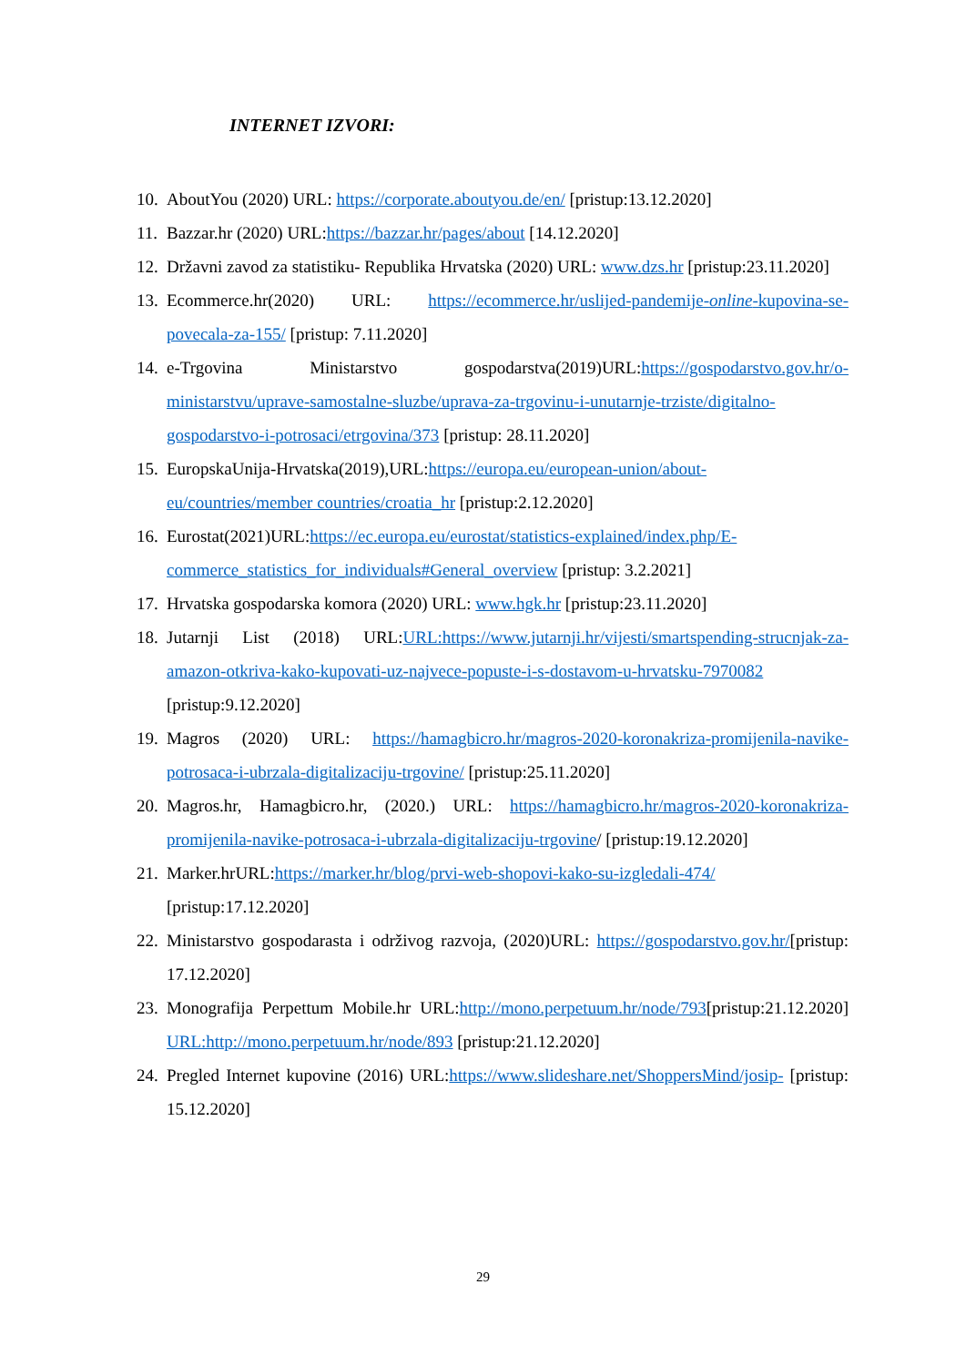INTERNET IZVORI:
10. AboutYou (2020) URL: https://corporate.aboutyou.de/en/ [pristup:13.12.2020]
11. Bazzar.hr (2020) URL:https://bazzar.hr/pages/about [14.12.2020]
12. Državni zavod za statistiku- Republika Hrvatska (2020) URL: www.dzs.hr [pristup:23.11.2020]
13. Ecommerce.hr(2020) URL: https://ecommerce.hr/uslijed-pandemije-online-kupovina-se-povecala-za-155/ [pristup: 7.11.2020]
14. e-Trgovina Ministarstvo gospodarstva(2019)URL:https://gospodarstvo.gov.hr/o-ministarstvu/uprave-samostalne-sluzbe/uprava-za-trgovinu-i-unutarnje-trziste/digitalno-gospodarstvo-i-potrosaci/etrgovina/373 [pristup: 28.11.2020]
15. EuropskaUnija-Hrvatska(2019),URL:https://europa.eu/european-union/about-eu/countries/member countries/croatia_hr [pristup:2.12.2020]
16. Eurostat(2021)URL:https://ec.europa.eu/eurostat/statistics-explained/index.php/E-commerce_statistics_for_individuals#General_overview [pristup: 3.2.2021]
17. Hrvatska gospodarska komora (2020) URL: www.hgk.hr [pristup:23.11.2020]
18. Jutarnji List (2018) URL:URL:https://www.jutarnji.hr/vijesti/smartspending-strucnjak-za-amazon-otkriva-kako-kupovati-uz-najvece-popuste-i-s-dostavom-u-hrvatsku-7970082 [pristup:9.12.2020]
19. Magros (2020) URL: https://hamagbicro.hr/magros-2020-koronakriza-promijenila-navike-potrosaca-i-ubrzala-digitalizaciju-trgovine/ [pristup:25.11.2020]
20. Magros.hr, Hamagbicro.hr, (2020.) URL: https://hamagbicro.hr/magros-2020-koronakriza-promijenila-navike-potrosaca-i-ubrzala-digitalizaciju-trgovine/ [pristup:19.12.2020]
21. Marker.hrURL:https://marker.hr/blog/prvi-web-shopovi-kako-su-izgledali-474/ [pristup:17.12.2020]
22. Ministarstvo gospodarasta i održivog razvoja, (2020)URL: https://gospodarstvo.gov.hr/[pristup: 17.12.2020]
23. Monografija Perpettum Mobile.hr URL:http://mono.perpetuum.hr/node/793[pristup:21.12.2020] URL:http://mono.perpetuum.hr/node/893 [pristup:21.12.2020]
24. Pregled Internet kupovine (2016) URL:https://www.slideshare.net/ShoppersMind/josip- [pristup: 15.12.2020]
29